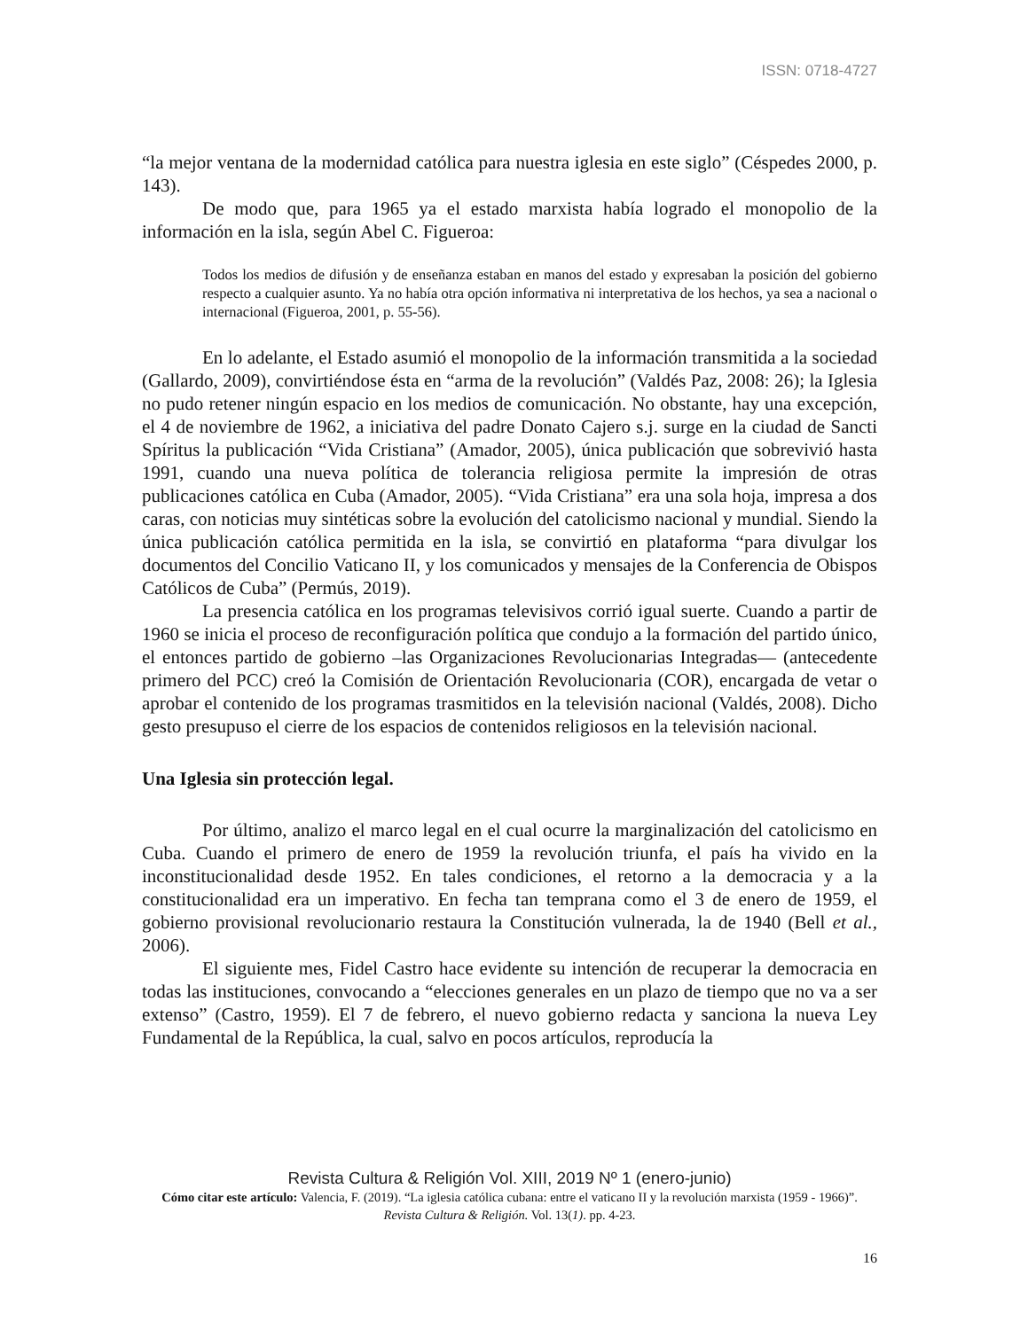ISSN: 0718-4727
“la mejor ventana de la modernidad católica para nuestra iglesia en este siglo” (Céspedes 2000, p. 143).
De modo que, para 1965 ya el estado marxista había logrado el monopolio de la información en la isla, según Abel C. Figueroa:
Todos los medios de difusión y de enseñanza estaban en manos del estado y expresaban la posición del gobierno respecto a cualquier asunto. Ya no había otra opción informativa ni interpretativa de los hechos, ya sea a nacional o internacional (Figueroa, 2001, p. 55-56).
En lo adelante, el Estado asumió el monopolio de la información transmitida a la sociedad (Gallardo, 2009), convirtiéndose ésta en “arma de la revolución” (Valdés Paz, 2008: 26); la Iglesia no pudo retener ningún espacio en los medios de comunicación. No obstante, hay una excepción, el 4 de noviembre de 1962, a iniciativa del padre Donato Cajero s.j. surge en la ciudad de Sancti Spíritus la publicación “Vida Cristiana” (Amador, 2005), única publicación que sobrevivió hasta 1991, cuando una nueva política de tolerancia religiosa permite la impresión de otras publicaciones católica en Cuba (Amador, 2005). “Vida Cristiana” era una sola hoja, impresa a dos caras, con noticias muy sintéticas sobre la evolución del catolicismo nacional y mundial. Siendo la única publicación católica permitida en la isla, se convirtió en plataforma “para divulgar los documentos del Concilio Vaticano II, y los comunicados y mensajes de la Conferencia de Obispos Católicos de Cuba” (Permús, 2019).
La presencia católica en los programas televisivos corrió igual suerte. Cuando a partir de 1960 se inicia el proceso de reconfiguración política que condujo a la formación del partido único, el entonces partido de gobierno –las Organizaciones Revolucionarias Integradas— (antecedente primero del PCC) creó la Comisión de Orientación Revolucionaria (COR), encargada de vetar o aprobar el contenido de los programas trasmitidos en la televisión nacional (Valdés, 2008). Dicho gesto presupuso el cierre de los espacios de contenidos religiosos en la televisión nacional.
Una Iglesia sin protección legal.
Por último, analizo el marco legal en el cual ocurre la marginalización del catolicismo en Cuba. Cuando el primero de enero de 1959 la revolución triunfa, el país ha vivido en la inconstitucionalidad desde 1952. En tales condiciones, el retorno a la democracia y a la constitucionalidad era un imperativo. En fecha tan temprana como el 3 de enero de 1959, el gobierno provisional revolucionario restaura la Constitución vulnerada, la de 1940 (Bell et al., 2006).
El siguiente mes, Fidel Castro hace evidente su intención de recuperar la democracia en todas las instituciones, convocando a “elecciones generales en un plazo de tiempo que no va a ser extenso” (Castro, 1959). El 7 de febrero, el nuevo gobierno redacta y sanciona la nueva Ley Fundamental de la República, la cual, salvo en pocos artículos, reproducía la
Revista Cultura & Religión Vol. XIII, 2019 Nº 1 (enero-junio)
Cómo citar este artículo: Valencia, F. (2019). “La iglesia católica cubana: entre el vaticano II y la revolución marxista (1959 - 1966)”. Revista Cultura & Religión. Vol. 13(1). pp. 4-23.
16